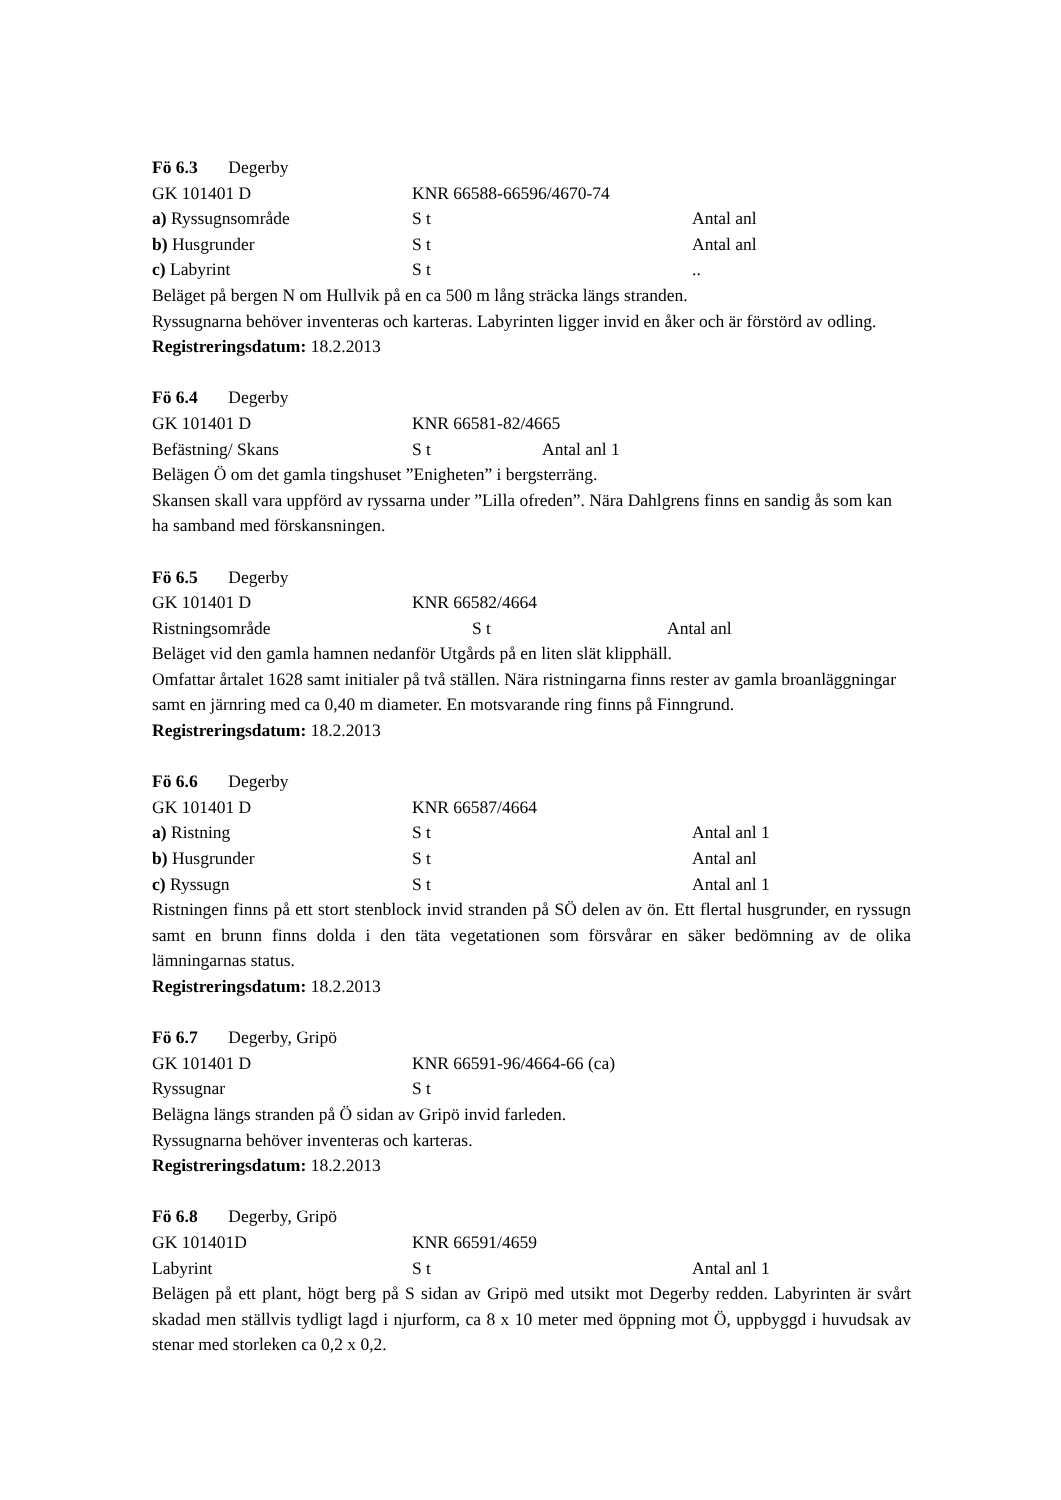Fö 6.3 Degerby
GK 101401 D KNR 66588-66596/4670-74
a) Ryssugnsområde S t Antal anl
b) Husgrunder S t Antal anl
c) Labyrint S t ..
Beläget på bergen N om Hullvik på en ca 500 m lång sträcka längs stranden.
Ryssugnarna behöver inventeras och karteras. Labyrinten ligger invid en åker och är förstörd av odling.
Registreringsdatum: 18.2.2013
Fö 6.4 Degerby
GK 101401 D KNR 66581-82/4665
Befästning/ Skans S t Antal anl 1
Belägen Ö om det gamla tingshuset ”Enigheten” i bergsterräng.
Skansen skall vara uppförd av ryssarna under ”Lilla ofreden”. Nära Dahlgrens finns en sandig ås som kan ha samband med förskansningen.
Fö 6.5 Degerby
GK 101401 D KNR 66582/4664
Ristningsområde S t Antal anl
Beläget vid den gamla hamnen nedanför Utgårds på en liten slät klipphäll.
Omfattar årtalet 1628 samt initialer på två ställen. Nära ristningarna finns rester av gamla broanläggningar samt en järnring med ca 0,40 m diameter. En motsvarande ring finns på Finngrund.
Registreringsdatum: 18.2.2013
Fö 6.6 Degerby
GK 101401 D KNR 66587/4664
a) Ristning S t Antal anl 1
b) Husgrunder S t Antal anl
c) Ryssugn S t Antal anl 1
Ristningen finns på ett stort stenblock invid stranden på SÖ delen av ön. Ett flertal husgrunder, en ryssugn samt en brunn finns dolda i den täta vegetationen som försvårar en säker bedömning av de olika lämningarnas status.
Registreringsdatum: 18.2.2013
Fö 6.7 Degerby, Gripö
GK 101401 D KNR 66591-96/4664-66 (ca)
Ryssugnar S t
Belägna längs stranden på Ö sidan av Gripö invid farleden.
Ryssugnarna behöver inventeras och karteras.
Registreringsdatum: 18.2.2013
Fö 6.8 Degerby, Gripö
GK 101401D KNR 66591/4659
Labyrint S t Antal anl 1
Belägen på ett plant, högt berg på S sidan av Gripö med utsikt mot Degerby redden. Labyrinten är svårt skadad men ställvis tydligt lagd i njurform, ca 8 x 10 meter med öppning mot Ö, uppbyggd i huvudsak av stenar med storleken ca 0,2 x 0,2.